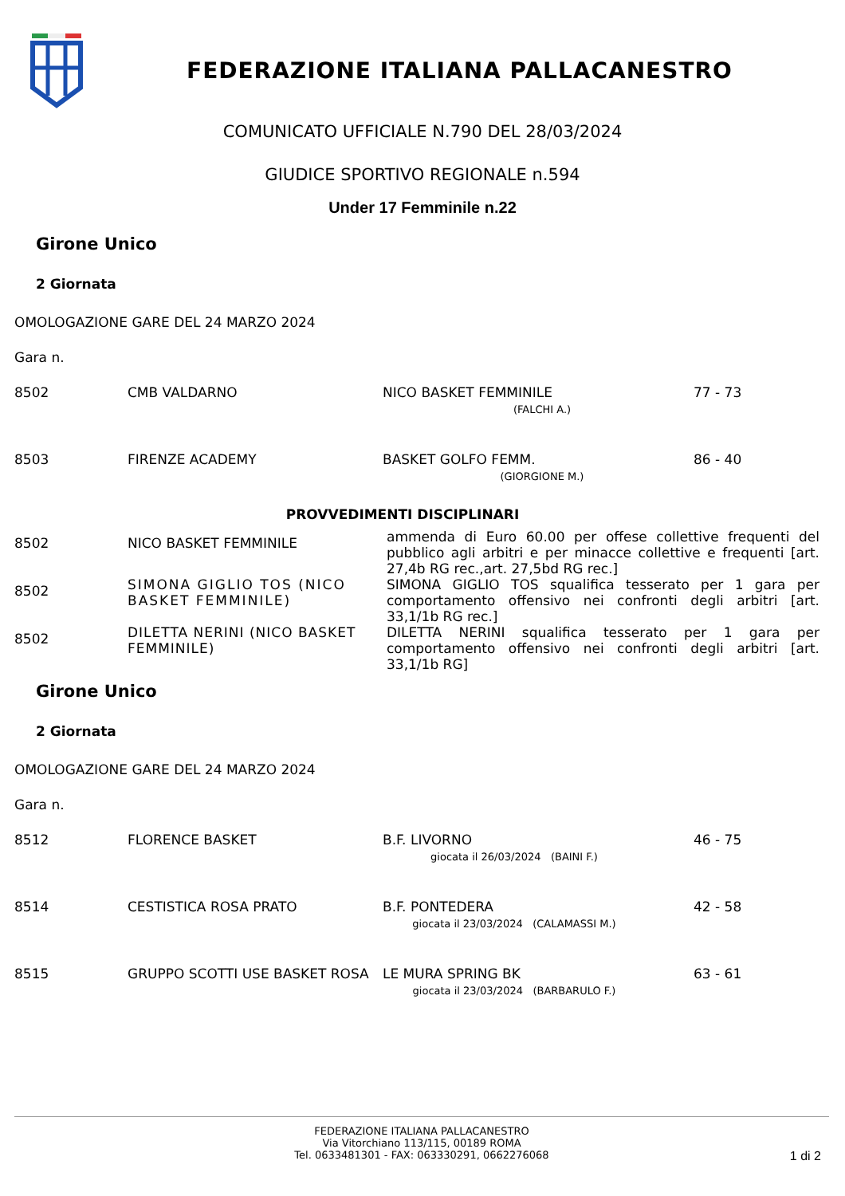FEDERAZIONE ITALIANA PALLACANESTRO
COMUNICATO UFFICIALE N.790 DEL 28/03/2024
GIUDICE SPORTIVO REGIONALE n.594
Under 17 Femminile n.22
Girone Unico
2 Giornata
OMOLOGAZIONE GARE DEL 24 MARZO 2024
Gara n.
| 8502 | CMB VALDARNO | NICO BASKET FEMMINILE | 77 - 73 |
| | (FALCHI A.) | | |
| 8503 | FIRENZE ACADEMY | BASKET GOLFO FEMM. | 86 - 40 |
| | (GIORGIONE M.) | | |
PROVVEDIMENTI DISCIPLINARI
| 8502 | NICO BASKET FEMMINILE | ammenda di Euro 60.00 per offese collettive frequenti del pubblico agli arbitri e per minacce collettive e frequenti [art. 27,4b RG rec.,art. 27,5bd RG rec.] |
| 8502 | SIMONA GIGLIO TOS (NICO BASKET FEMMINILE) | SIMONA GIGLIO TOS squalifica tesserato per 1 gara per comportamento offensivo nei confronti degli arbitri [art. 33,1/1b RG rec.] |
| 8502 | DILETTA NERINI (NICO BASKET FEMMINILE) | DILETTA NERINI squalifica tesserato per 1 gara per comportamento offensivo nei confronti degli arbitri [art. 33,1/1b RG] |
Girone Unico
2 Giornata
OMOLOGAZIONE GARE DEL 24 MARZO 2024
Gara n.
| 8512 | FLORENCE BASKET | B.F. LIVORNO | 46 - 75 |
| | giocata il 26/03/2024 (BAINI F.) | | |
| 8514 | CESTISTICA ROSA PRATO | B.F. PONTEDERA | 42 - 58 |
| | giocata il 23/03/2024 (CALAMASSI M.) | | |
| 8515 | GRUPPO SCOTTI USE BASKET ROSA | LE MURA SPRING BK | 63 - 61 |
| | giocata il 23/03/2024 (BARBARULO F.) | | |
FEDERAZIONE ITALIANA PALLACANESTRO
Via Vitorchiano 113/115, 00189 ROMA
Tel. 0633481301 - FAX: 063330291, 0662276068
1 di 2